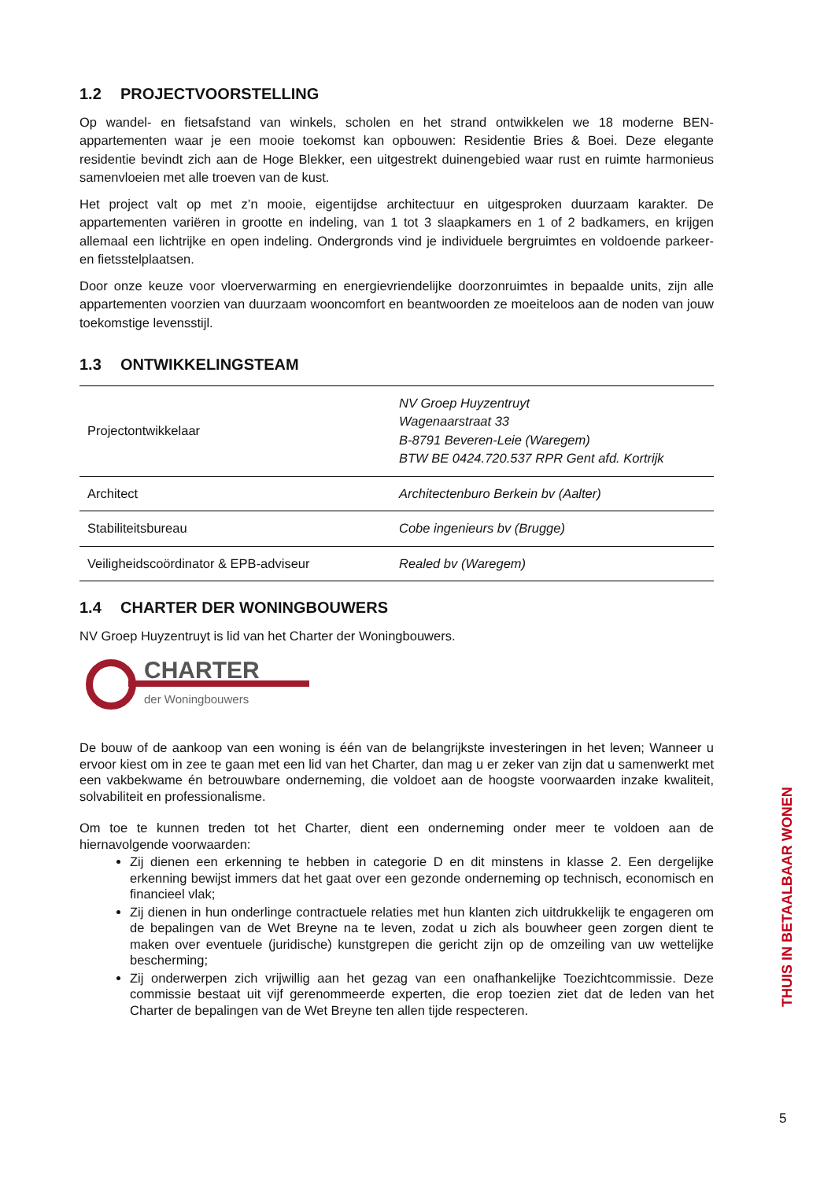1.2 PROJECTVOORSTELLING
Op wandel- en fietsafstand van winkels, scholen en het strand ontwikkelen we 18 moderne BEN-appartementen waar je een mooie toekomst kan opbouwen: Residentie Bries & Boei. Deze elegante residentie bevindt zich aan de Hoge Blekker, een uitgestrekt duinengebied waar rust en ruimte harmonieus samenvloeien met alle troeven van de kust.
Het project valt op met z’n mooie, eigentijdse architectuur en uitgesproken duurzaam karakter. De appartementen variëren in grootte en indeling, van 1 tot 3 slaapkamers en 1 of 2 badkamers, en krijgen allemaal een lichtrijke en open indeling. Ondergronds vind je individuele bergruimtes en voldoende parkeer- en fietsstelplaatsen.
Door onze keuze voor vloerverwarming en energievriendelijke doorzonruimtes in bepaalde units, zijn alle appartementen voorzien van duurzaam wooncomfort en beantwoorden ze moeiteloos aan de noden van jouw toekomstige levensstijl.
1.3 ONTWIKKELINGSTEAM
| Projectontwikkelaar | NV Groep Huyzentruyt Wagenaarstraat 33 B-8791 Beveren-Leie (Waregem) BTW BE 0424.720.537 RPR Gent afd. Kortrijk |
| Architect | Architectenburo Berkein bv (Aalter) |
| Stabiliteitsbureau | Cobe ingenieurs bv (Brugge) |
| Veiligheidscoördinator & EPB-adviseur | Realed bv (Waregem) |
1.4 CHARTER DER WONINGBOUWERS
NV Groep Huyzentruyt is lid van het Charter der Woningbouwers.
CHARTER
der Woningbouwers
De bouw of de aankoop van een woning is één van de belangrijkste investeringen in het leven; Wanneer u ervoor kiest om in zee te gaan met een lid van het Charter, dan mag u er zeker van zijn dat u samenwerkt met een vakbekwame én betrouwbare onderneming, die voldoet aan de hoogste voorwaarden inzake kwaliteit, solvabiliteit en professionalisme.
Om toe te kunnen treden tot het Charter, dient een onderneming onder meer te voldoen aan de hiernavolgende voorwaarden:
Zij dienen een erkenning te hebben in categorie D en dit minstens in klasse 2. Een dergelijke erkenning bewijst immers dat het gaat over een gezonde onderneming op technisch, economisch en financieel vlak;
Zij dienen in hun onderlinge contractuele relaties met hun klanten zich uitdrukkelijk te engageren om de bepalingen van de Wet Breyne na te leven, zodat u zich als bouwheer geen zorgen dient te maken over eventuele (juridische) kunstgrepen die gericht zijn op de omzeiling van uw wettelijke bescherming;
Zij onderwerpen zich vrijwillig aan het gezag van een onafhankelijke Toezichtcommissie. Deze commissie bestaat uit vijf gerenommeerde experten, die erop toezien ziet dat de leden van het Charter de bepalingen van de Wet Breyne ten allen tijde respecteren.
THUIS IN BETAALBAAR WONEN
5